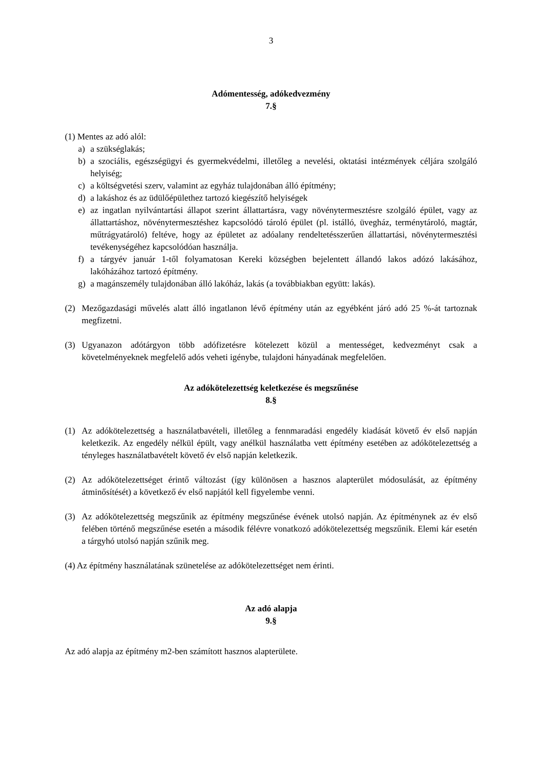3
Adómentesség, adókedvezmény
7.§
(1) Mentes az adó alól:
a) a szükséglakás;
b) a szociális, egészségügyi és gyermekvédelmi, illetőleg a nevelési, oktatási intézmények céljára szolgáló helyiség;
c) a költségvetési szerv, valamint az egyház tulajdonában álló építmény;
d) a lakáshoz és az üdülőépülethez tartozó kiegészítő helyiségek
e) az ingatlan nyilvántartási állapot szerint állattartásra, vagy növénytermesztésre szolgáló épület, vagy az állattartáshoz, növénytermesztéshez kapcsolódó tároló épület (pl. istálló, üvegház, terménytároló, magtár, műtrágyatároló) feltéve, hogy az épületet az adóalany rendeltetésszerűen állattartási, növénytermesztési tevékenységéhez kapcsolódóan használja.
f) a tárgyév január 1-től folyamatosan Kereki községben bejelentett állandó lakos adózó lakásához, lakóházához tartozó építmény.
g) a magánszemély tulajdonában álló lakóház, lakás (a továbbiakban együtt: lakás).
(2) Mezőgazdasági művelés alatt álló ingatlanon lévő építmény után az egyébként járó adó 25 %-át tartoznak megfizetni.
(3) Ugyanazon adótárgyon több adófizetésre kötelezett közül a mentességet, kedvezményt csak a követelményeknek megfelelő adós veheti igénybe, tulajdoni hányadának megfelelően.
Az adókötelezettség keletkezése és megszűnése
8.§
(1) Az adókötelezettség a használatbavételi, illetőleg a fennmaradási engedély kiadását követő év első napján keletkezik. Az engedély nélkül épült, vagy anélkül használatba vett építmény esetében az adókötelezettség a tényleges használatbavételt követő év első napján keletkezik.
(2) Az adókötelezettséget érintő változást (így különösen a hasznos alapterület módosulását, az építmény átminősítését) a következő év első napjától kell figyelembe venni.
(3) Az adókötelezettség megszűnik az építmény megszűnése évének utolsó napján. Az építménynek az év első felében történő megszűnése esetén a második félévre vonatkozó adókötelezettség megszűnik. Elemi kár esetén a tárgyhó utolsó napján szűnik meg.
(4) Az építmény használatának szünetelése az adókötelezettséget nem érinti.
Az adó alapja
9.§
Az adó alapja az építmény m2-ben számított hasznos alapterülete.